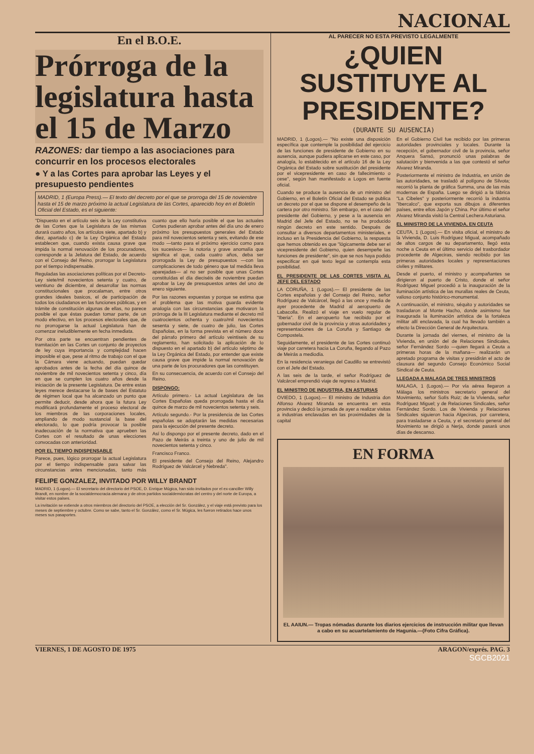NACIONAL
En el B.O.E.
Prórroga de la legislatura hasta el 15 de Marzo
RAZONES: dar tiempo a las asociaciones para concurrir en los procesos electorales
● Y a las Cortes para aprobar las Leyes y el presupuesto pendientes
MADRID, 1 (Europa Press).— El texto del decreto por el que se prorroga del 15 de noviembre hasta el 15 de marzo próximo la actual Legislatura de las Cortes, aparecido hoy en el Boletín Oficial del Estado, es el siguiente:
"Dispuesto en el artículo seis de la Ley constitutiva de las Cortes que la Legislatura de las mismas durará cuatro años, los artículos siete, apartado b) y diez, apartado c) de la Ley Orgánica del Estado establecen que, cuando exista causa grave que impida la normal renovación de los procuradores, corresponde a la Jefatura del Estado, de acuerdo con el Consejo del Reino, prorrogar la Legislatura por el tiempo indispensable.
Reguladas las asociaciones políticas por el Decreto-Ley siete/mil novecientos setenta y cuatro, de veintiuno de diciembre, al desarrollar las normas constitucionales que procalaman, entre otros grandes ideales basicos, el de participación de todos los ciudadanos en las funciones públicas, y en trámite de constitución algunas de ellas, no parece posible el que éstas puedan tomar parte, de un modo efectivo, en los procesos electorales que, de no prorrogarse la actual Legislatura han de comenzar ineludiblemente en fecha inmediata.
Por otra parte se encuentran pendientes de tramitación en las Cortes un conjunto de proyectos de ley cuya importancia y complejidad hacen imposible el que, pese al ritmo de trabajo con el que la Cámara viene actuando, puedan quedar aprobados antes de la fecha del día quince de noviembre de mil novecientos setenta y cinco, día en que se cumplen los cuatro años desde la iniciación de la presente Legislatura. De entre estas leyes merece destacarse la de bases del Estatuto de régimen local que ha alcanzado un punto que permite deducir, desde ahora que la futura Ley modificará profundamente el proceso electoral de los miembros de las corporaciones locales, ampliando de modo sustancial la base del electorado, lo que podría provocar la posible inadecuación de la normativa que aprueben las Cortes con el resultado de unas elecciones convocadas con anterioridad.
POR EL TIEMPO INDISPENSABLE
Parece, pues, lógico prorrogar la actual Legislatura por el tiempo indispensable para salvar las circunstancias antes mencionadas, tanto más cuanto que ello haría posible el que las actuales Cortes pudieran aprobar antes del día uno de enero próximo los presupuestos generales del Estado para mil novecientos setenta y seis, evitando de ese modo —tanto para el próximo ejercicio como para los sucesivos— la notoria y grave anomalía que significa el que, cada cuatro años, deba ser prorrogada la Ley de presupuestos —con las complicaciones de todo género que tal medida lleva aparejadas— al no ser posible que unas Cortes constituídas el día dieciséis de noviembre puedan aprobar la Ley de presupuestos antes del uno de enero siguiente.
Por las razones expuestas y porque se estima que el problema que las motiva guarda evidente analogía con las circunstancias que motivaron la prórroga de la III Legislatura mediante el decreto mil cuatrocientos ochenta y cuatro/mil novecientos sesenta y siete, de cuatro de julio, las Cortes Españolas, en la forma prevista en el número doce del párrafo primero del artículo veintiseis de su reglamento, han solicitado la aplicación de lo dispuesto en el apartado b) del artículo séptimo de la Ley Orgánica del Estado, por entender que existe causa grave que impide la normal renovación de una parte de los procuradores que las constituyen.
En su consecuencia, de acuerdo con el Consejo del Reino.
DISPONGO:
Artículo primero.- La actual Legislatura de las Cortes Españolas queda prorrogada hasta el día quince de marzo de mil novecientos setenta y seis.
Artículo segundo.- Por la presidencia de las Cortes españolas se adoptarán las medidas necesarias para la ejecución del presente decreto.
Así lo dispongo por el presente decreto, dado en el Pazo de Meirás a treinta y uno de julio de mil novecientos setenta y cinco.
Francisco Franco.
El presidente del Consejo del Reino, Alejandro Rodríguez de Valcárcel y Nebreda".
FELIPE GONZALEZ, INVITADO POR WILLY BRANDT
MADRID, 1 (Logos).— El secretario del directorio del PSOE, D. Enrique Múgica, han sido invitados por el ex-canciller Willy Brandt, en nombre de la socialdemocracia alemana y de otros partidos socialdemócratas del centro y del norte de Europa, a visitar estos países.
La invitación se extiende a otros miembros del directorio del PSOE, a elección del Sr. González, y el viaje está previsto para los meses de septiembre y octubre. Como se sabe, tanto el Sr. González, como el Sr. Múgica, les fueron retirados hace unos meses sus pasaportes.
AL PARECER NO ESTA PREVISTO LEGALMENTE
¿QUIEN SUSTITUYE AL PRESIDENTE?
(DURANTE SU AUSENCIA)
MADRID, 1 (Logos).— "No existe una disposición específica que contemple la posibilidad del ejercicio de las funciones de presidente de Gobierno en su ausencia, aunque pudiera aplicarse en este caso, por analogía, lo establecido en el artículo 16 de la Ley Orgánica del Estado sobre sustitución del presidente por el vicepresidente en caso de fallecimiento o cese", según han manifestado a Logos en fuente oficial.
Cuando se produce la ausencia de un ministro del Gobierno, en el Boletín Oficial del Estado se publica un decreto por el que se dispone el desempeño de la cartera por otro ministro. Sin embargo, en el caso del presidente del Gobierno, y pese a la ausencia en Madrid del Jefe del Estado, no se ha producido ningún decreto en este sentido. Después de consultar a diversos departamentos ministeriales, e incluso en la Presidencia del Gobierno, la respuesta que hemos obtenido es que "lógicamente debe ser el vicepresidente del Gobierno, quien desempeñe las funciones de presidente", sin que se nos haya podido especificar en qué texto legal se contempla esta posibilidad.
EL PRESIDENTE DE LAS CORTES VISITA AL JEFE DEL ESTADO
LA CORUÑA, 1 (Logos).— El presidente de las Cortes españolas y del Consejo del Reino, señor Rodríguez de Valcárcel, llegó a las once y media de ayer procedente de Madrid al aeropuerto de Labacolla. Realizó el viaje en vuelo regular de "Iberia". En el aeropuerto fue recibido por el gobernador civil de la provincia y otras autoridades y representaciones de La Coruña y Santiago de Compostela.
Seguidamente, el presidente de las Cortes continuó viaje por carretera hacia La Coruña, llegando al Pazo de Meirás a mediodía.
En la residencia veraniega del Caudillo se entrevistó con el Jefe del Estado.
A las seis de la tarde, el señor Rodríguez de Valcárcel emprendió viaje de regreso a Madrid.
EL MINISTRO DE INDUSTRIA, EN ASTURIAS
OVIEDO, 1 (Logos).— El ministro de Industria don Alfonso Alvarez Miranda se encuentra en esta provincia y dedicó la jornada de ayer a realizar visitas a industrias enclavadas en las proximidades de la capital
En el Gobierno Civil fue recibido por las primeras autoridades provinciales y locales. Durante la recepción, el gobernador civil de la provincia, señor Anquera Sansó, pronunció unas palabras de salutación y bienvenida a las que contestó el señor Alvarez Miranda.
Posteriormente el ministro de Industria, en unión de las autoridades, se trasladó al polígono de Silvota; recorrió la planta de gráfica Summa, una de las más modernas de España. Luego se dirigió a la fábrica "La Cibeles" y posteriormente recorrió la industria "Ibercalco", que exporta sus dibujos a diferentes países, entre ellos Japón y China. Por último el señor Alvarez Miranda visitó la Central Lechera Asturiana.
EL MINISTRO DE LA VIVIENDA, EN CEUTA
CEUTA, 1 (Logos).— En visita oficial, el ministro de la Vivienda, D. Luis Rodríguez Migual, acompañado de altos cargos de su departamento, llegó esta noche a Ceuta en el último servicio del trasbordador procedente de Algeciras, siendo recibido por las primeras autoridades locales y representaciones civiles y militares.
Desde el puerto, el ministro y acompañantes se dirigieron al puerto de Cristo, donde el señor Rodríguez Miguel procedió a la inauguración de la iluminación artística de las murallas reales de Ceuta, valioso conjunto histórico-monumental.
A continuación, el ministro, séquito y autoridades se trasladaron al Monte Hacho, donde asimismo fue inaugurada la iluminación artística de la fortaleza militar allí enclavada, la cual ha llevado también a efecto la Dirección General de Arquitectura.
Durante la jornada del viernes, el ministro de la Vivienda, en unión del de Relaciones Sindicales, señor Fernández Sordo —quien llegará a Ceuta a primeras horas de la mañana— realizarán un apretado programa de visitas y presidirán el acto de clausura del segundo Consejo Económico Social Sindical de Ceuta.
LLEGADA A MALAGA DE TRES MINISTROS
MALAGA, 1 (Logos).— Por vía aérea llegaron a Málaga los ministros secretario general del Movimiento, señor Solís Ruiz; de la Vivienda, señor Rodríguez Miguel; y de Relaciones Sindicales, señor Fernández Sordo. Los de Vivienda y Relaciones Sindicales siguieron hacia Algeciras, por carretera, para trasladarse a Ceuta, y el secretario general del Movimiento se dirigió a Nerja, donde pasará unos días de descanso.
EN FORMA
EL AAIUN.— Tropas nómadas durante los diarios ejercicios de instrucción militar que llevan a cabo en su acuartelamiento de Hagunia.—(Foto Cifra Gráfica).
VIERNES, 1 DE AGOSTO DE 1975 ARAGON/exprés. PAG. 3
SGCB2021